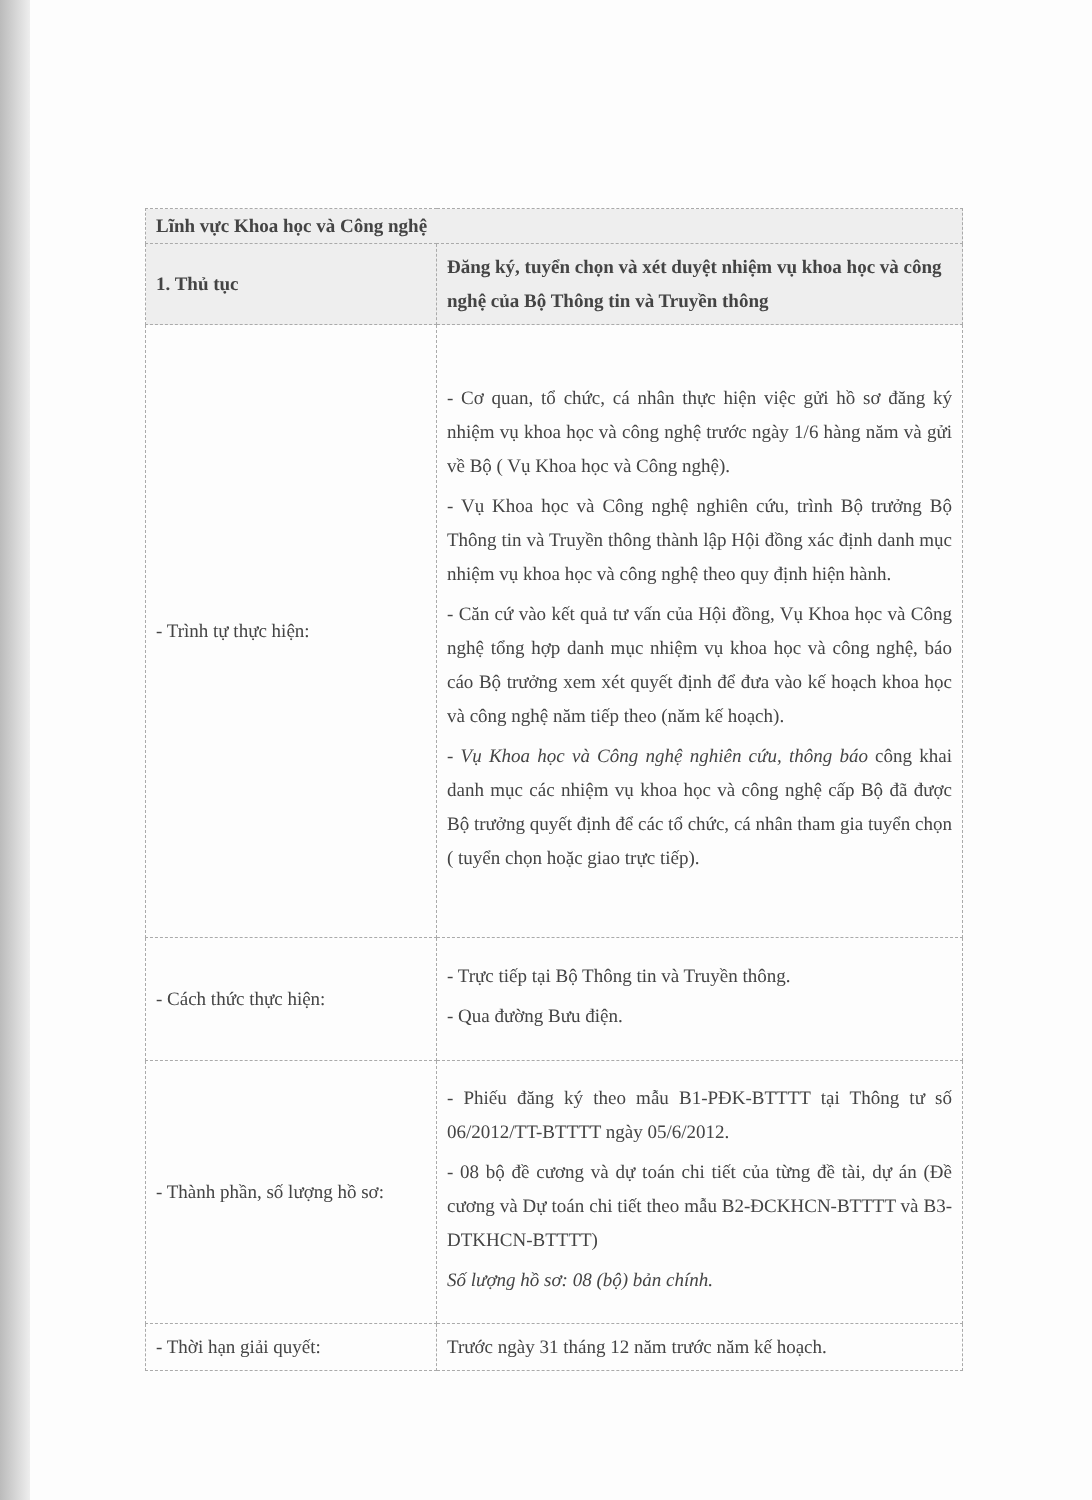| Lĩnh vực Khoa học và Công nghệ | |
| --- | --- |
| 1. Thủ tục | Đăng ký, tuyển chọn và xét duyệt nhiệm vụ khoa học và công nghệ của Bộ Thông tin và Truyền thông |
| - Trình tự thực hiện: | - Cơ quan, tổ chức, cá nhân thực hiện việc gửi hồ sơ đăng ký nhiệm vụ khoa học và công nghệ trước ngày 1/6 hàng năm và gửi về Bộ ( Vụ Khoa học và Công nghệ). - Vụ Khoa học và Công nghệ nghiên cứu, trình Bộ trưởng Bộ Thông tin và Truyền thông thành lập Hội đồng xác định danh mục nhiệm vụ khoa học và công nghệ theo quy định hiện hành. - Căn cứ vào kết quả tư vấn của Hội đồng, Vụ Khoa học và Công nghệ tổng hợp danh mục nhiệm vụ khoa học và công nghệ, báo cáo Bộ trưởng xem xét quyết định để đưa vào kế hoạch khoa học và công nghệ năm tiếp theo (năm kế hoạch). - Vụ Khoa học và Công nghệ nghiên cứu, thông báo công khai danh mục các nhiệm vụ khoa học và công nghệ cấp Bộ đã được Bộ trưởng quyết định để các tổ chức, cá nhân tham gia tuyển chọn ( tuyển chọn hoặc giao trực tiếp). |
| - Cách thức thực hiện: | - Trực tiếp tại Bộ Thông tin và Truyền thông. - Qua đường Bưu điện. |
| - Thành phần, số lượng hồ sơ: | - Phiếu đăng ký theo mẫu B1-PĐK-BTTTT tại Thông tư số 06/2012/TT-BTTTT ngày 05/6/2012. - 08 bộ đề cương và dự toán chi tiết của từng đề tài, dự án (Đề cương và Dự toán chi tiết theo mẫu B2-ĐCKHCN-BTTTT và B3-DTKHCN-BTTTT) Số lượng hồ sơ: 08 (bộ) bản chính. |
| - Thời hạn giải quyết: | Trước ngày 31 tháng 12 năm trước năm kế hoạch. |